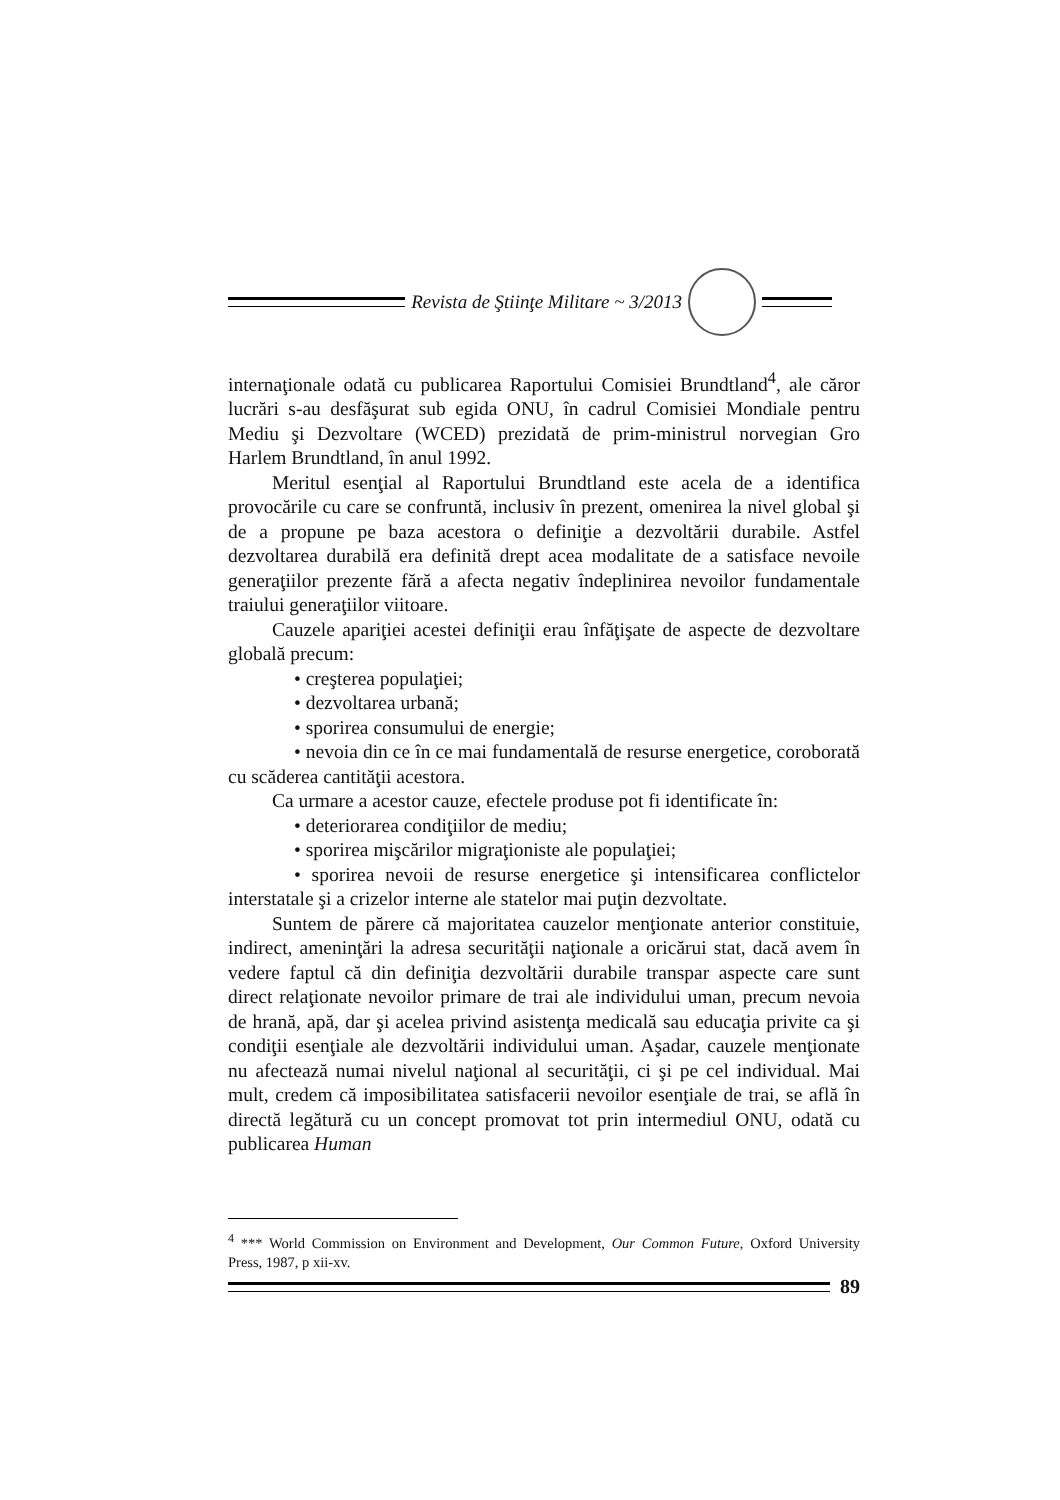Revista de Ştiinţe Militare ~ 3/2013
internaţionale odată cu publicarea Raportului Comisiei Brundtland<sup>4</sup>, ale căror lucrări s-au desfăşurat sub egida ONU, în cadrul Comisiei Mondiale pentru Mediu şi Dezvoltare (WCED) prezidată de prim-ministrul norvegian Gro Harlem Brundtland, în anul 1992.
Meritul esenţial al Raportului Brundtland este acela de a identifica provocările cu care se confruntă, inclusiv în prezent, omenirea la nivel global şi de a propune pe baza acestora o definiţie a dezvoltării durabile. Astfel dezvoltarea durabilă era definită drept acea modalitate de a satisface nevoile generaţiilor prezente fără a afecta negativ îndeplinirea nevoilor fundamentale traiului generaţiilor viitoare.
Cauzele apariţiei acestei definiţii erau înfăţişate de aspecte de dezvoltare globală precum:
• creşterea populaţiei;
• dezvoltarea urbană;
• sporirea consumului de energie;
• nevoia din ce în ce mai fundamentală de resurse energetice, coroborată cu scăderea cantităţii acestora.
Ca urmare a acestor cauze, efectele produse pot fi identificate în:
• deteriorarea condiţiilor de mediu;
• sporirea mişcărilor migraţioniste ale populaţiei;
• sporirea nevoii de resurse energetice şi intensificarea conflictelor interstatale şi a crizelor interne ale statelor mai puţin dezvoltate.
Suntem de părere că majoritatea cauzelor menţionate anterior constituie, indirect, ameninţări la adresa securităţii naţionale a oricărui stat, dacă avem în vedere faptul că din definiţia dezvoltării durabile transpar aspecte care sunt direct relaţionate nevoilor primare de trai ale individului uman, precum nevoia de hrană, apă, dar şi acelea privind asistenţa medicală sau educaţia privite ca şi condiţii esenţiale ale dezvoltării individului uman. Aşadar, cauzele menţionate nu afectează numai nivelul naţional al securităţii, ci şi pe cel individual. Mai mult, credem că imposibilitatea satisfacerii nevoilor esenţiale de trai, se află în directă legătură cu un concept promovat tot prin intermediul ONU, odată cu publicarea Human
<sup>4</sup> *** World Commission on Environment and Development, Our Common Future, Oxford University Press, 1987, p xii-xv.
89